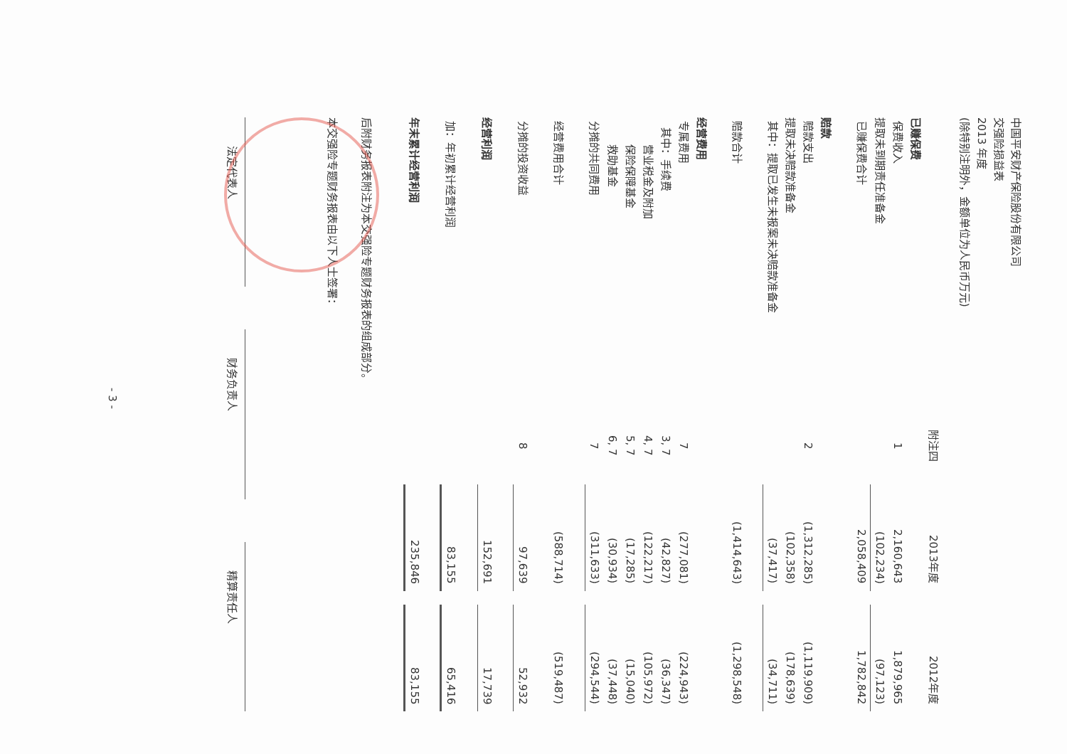中国平安财产保险股份有限公司
交强险损益表
2013 年度
(除特别注明外，金额单位为人民币万元)
| | 附注四 | 2013年度 | | 2012年度 |
| --- | --- | --- | --- | --- |
| 已赚保费 | | | | |
| 保费收入 | 1 | 2,160,643 | | 1,879,965 |
| 提取未到期责任准备金 | | (102,234) | | (97,123) |
| 已赚保费合计 | | 2,058,409 | | 1,782,842 |
| 赔款 | | | | |
| 赔款支出 | 2 | (1,312,285) | | (1,119,909) |
| 提取未决赔款准备金 | | (102,358) | | (178,639) |
| 其中：提取已发生未报案未决赔款准备金 | | (37,417) | | (34,711) |
| 赔款合计 | | (1,414,643) | | (1,298,548) |
| 经营费用 | | | | |
| 专属费用 | 7 | (277,081) | | (224,943) |
| 其中：手续费 | 3, 7 | (42,827) | | (36,347) |
| 营业税金及附加 | 4, 7 | (122,217) | | (105,972) |
| 保险保障基金 | 5, 7 | (17,285) | | (15,040) |
| 救助基金 | 6, 7 | (30,934) | | (37,448) |
| 分摊的共同费用 | 7 | (311,633) | | (294,544) |
| 经营费用合计 | | (588,714) | | (519,487) |
| 分摊的投资收益 | 8 | 97,639 | | 52,932 |
| 经营利润 | | 152,691 | | 17,739 |
| 加：年初累计经营利润 | | 83,155 | | 65,416 |
| 年末累计经营利润 | | 235,846 | | 83,155 |
后附财务报表附注为本交强险专题财务报表的组成部分。
本交强险专题财务报表由以下人士签署：
法定代表人
财务负责人
精算责任人
- 3 -